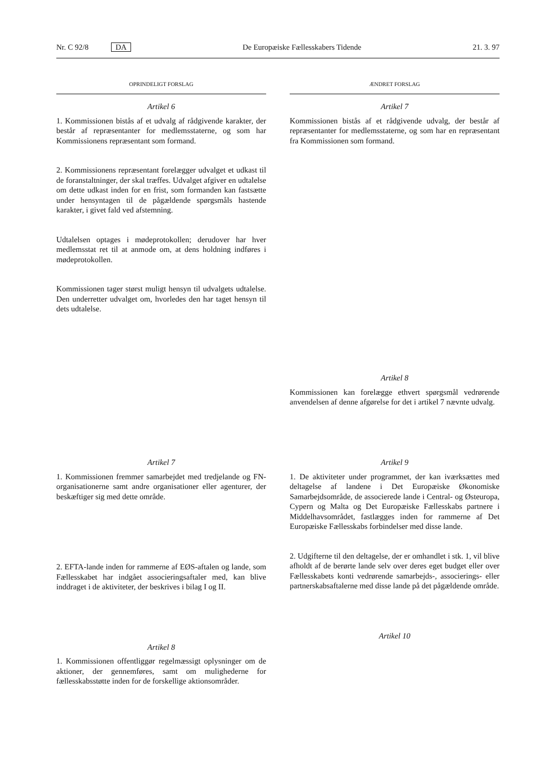Nr. C 92/8 DA De Europæiske Fællesskabers Tidende 21. 3. 97
OPRINDELIGT FORSLAG ÆNDRET FORSLAG
Artikel 6
1. Kommissionen bistås af et udvalg af rådgivende karakter, der består af repræsentanter for medlemsstaterne, og som har Kommissionens repræsentant som formand.
2. Kommissionens repræsentant forelægger udvalget et udkast til de foranstaltninger, der skal træffes. Udvalget afgiver en udtalelse om dette udkast inden for en frist, som formanden kan fastsætte under hensyntagen til de pågældende spørgsmåls hastende karakter, i givet fald ved afstemning.
Udtalelsen optages i mødeprotokollen; derudover har hver medlemsstat ret til at anmode om, at dens holdning indføres i mødeprotokollen.
Kommissionen tager størst muligt hensyn til udvalgets udtalelse. Den underretter udvalget om, hvorledes den har taget hensyn til dets udtalelse.
Artikel 7
Kommissionen bistås af et rådgivende udvalg, der består af repræsentanter for medlemsstaterne, og som har en repræsentant fra Kommissionen som formand.
Artikel 8
Kommissionen kan forelægge ethvert spørgsmål vedrørende anvendelsen af denne afgørelse for det i artikel 7 nævnte udvalg.
Artikel 7
1. Kommissionen fremmer samarbejdet med tredjelande og FN-organisationerne samt andre organisationer eller agenturer, der beskæftiger sig med dette område.
2. EFTA-lande inden for rammerne af EØS-aftalen og lande, som Fællesskabet har indgået associeringsaftaler med, kan blive inddraget i de aktiviteter, der beskrives i bilag I og II.
Artikel 8
1. Kommissionen offentliggør regelmæssigt oplysninger om de aktioner, der gennemføres, samt om mulighederne for fællesskabsstøtte inden for de forskellige aktionsområder.
Artikel 9
1. De aktiviteter under programmet, der kan iværksættes med deltagelse af landene i Det Europæiske Økonomiske Samarbejdsområde, de associerede lande i Central- og Østeuropa, Cypern og Malta og Det Europæiske Fællesskabs partnere i Middelhavsområdet, fastlægges inden for rammerne af Det Europæiske Fællesskabs forbindelser med disse lande.
2. Udgifterne til den deltagelse, der er omhandlet i stk. 1, vil blive afholdt af de berørte lande selv over deres eget budget eller over Fællesskabets konti vedrørende samarbejds-, associerings- eller partnerskabsaftalerne med disse lande på det pågældende område.
Artikel 10